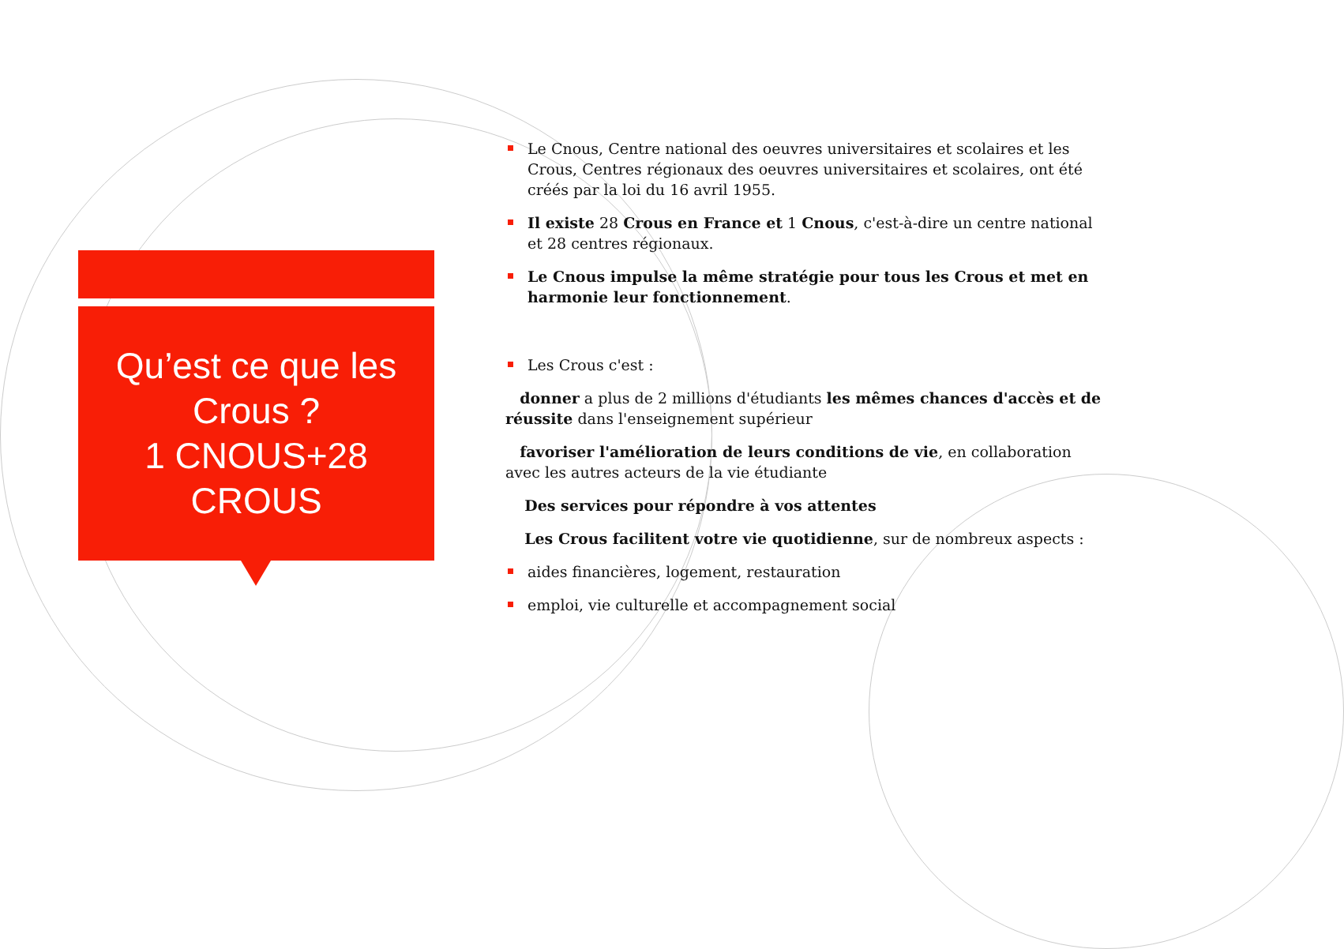Qu’est ce que les Crous ?
1 CNOUS+28
CROUS
Le Cnous, Centre national des oeuvres universitaires et scolaires et les Crous, Centres régionaux des oeuvres universitaires et scolaires, ont été créés par la loi du 16 avril 1955.
Il existe 28 Crous en France et 1 Cnous, c'est-à-dire un centre national et 28 centres régionaux.
Le Cnous impulse la même stratégie pour tous les Crous et met en harmonie leur fonctionnement.
Les Crous c'est :
donner a plus de 2 millions d'étudiants les mêmes chances d'accès et de réussite dans l'enseignement supérieur
favoriser l'amélioration de leurs conditions de vie, en collaboration avec les autres acteurs de la vie étudiante
Des services pour répondre à vos attentes
Les Crous facilitent votre vie quotidienne, sur de nombreux aspects :
aides financières, logement, restauration
emploi, vie culturelle et accompagnement social